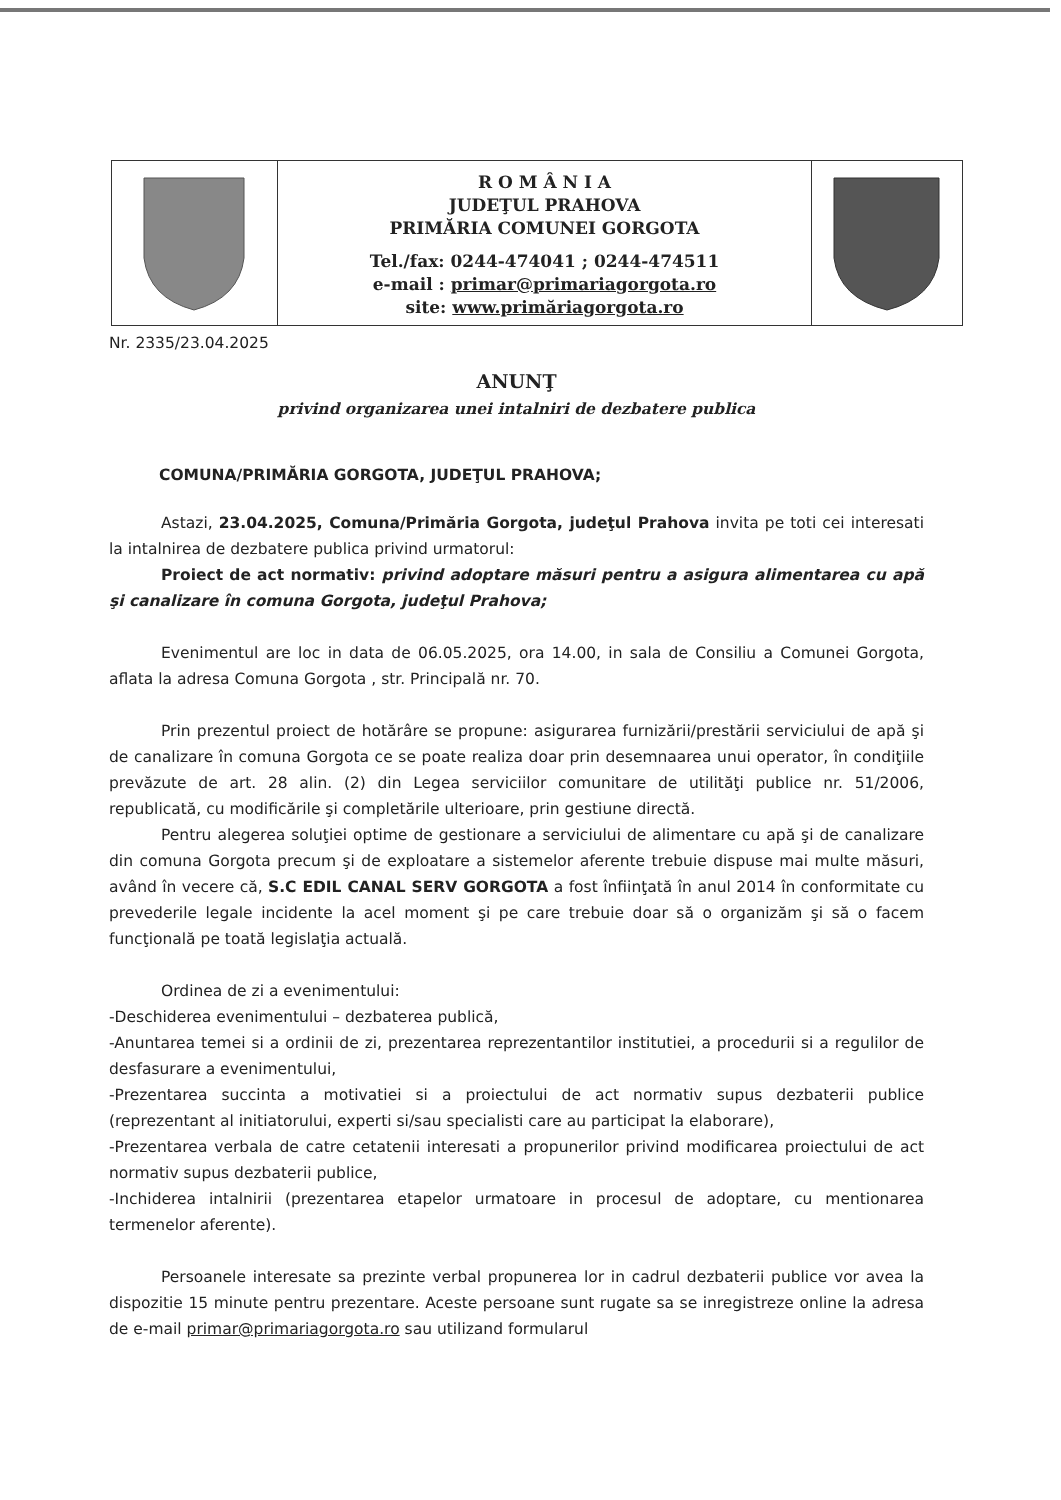R O M Â N I A
JUDEŢUL PRAHOVA
PRIMĂRIA COMUNEI GORGOTA
Tel./fax: 0244-474041 ; 0244-474511
e-mail : primar@primariagorgota.ro
site: www.primăriagorgota.ro
Nr. 2335/23.04.2025
ANUNŢ
privind organizarea unei intalniri de dezbatere publica
COMUNA/PRIMĂRIA GORGOTA, JUDEŢUL PRAHOVA;
Astazi, 23.04.2025, Comuna/Primăria Gorgota, judeţul Prahova invita pe toti cei interesati la intalnirea de dezbatere publica privind urmatorul:
Proiect de act normativ: privind adoptare măsuri pentru a asigura alimentarea cu apă şi canalizare în comuna Gorgota, judeţul Prahova;
Evenimentul are loc in data de 06.05.2025, ora 14.00, in sala de Consiliu a Comunei Gorgota, aflata la adresa Comuna Gorgota , str. Principală nr. 70.
Prin prezentul proiect de hotărâre se propune: asigurarea furnizării/prestării serviciului de apă şi de canalizare în comuna Gorgota ce se poate realiza doar prin desemnaarea unui operator, în condiţiile prevăzute de art. 28 alin. (2) din Legea serviciilor comunitare de utilităţi publice nr. 51/2006, republicată, cu modificările şi completările ulterioare, prin gestiune directă.
Pentru alegerea soluţiei optime de gestionare a serviciului de alimentare cu apă şi de canalizare din comuna Gorgota precum şi de exploatare a sistemelor aferente trebuie dispuse mai multe măsuri, având în vecere că, S.C EDIL CANAL SERV GORGOTA a fost înfiinţată în anul 2014 în conformitate cu prevederile legale incidente la acel moment şi pe care trebuie doar să o organizăm şi să o facem funcţională pe toată legislaţia actuală.
Ordinea de zi a evenimentului:
-Deschiderea evenimentului – dezbaterea publică,
-Anuntarea temei si a ordinii de zi, prezentarea reprezentantilor institutiei, a procedurii si a regulilor de desfasurare a evenimentului,
-Prezentarea succinta a motivatiei si a proiectului de act normativ supus dezbaterii publice (reprezentant al initiatorului, experti si/sau specialisti care au participat la elaborare),
-Prezentarea verbala de catre cetatenii interesati a propunerilor privind modificarea proiectului de act normativ supus dezbaterii publice,
-Inchiderea intalnirii (prezentarea etapelor urmatoare in procesul de adoptare, cu mentionarea termenelor aferente).
Persoanele interesate sa prezinte verbal propunerea lor in cadrul dezbaterii publice vor avea la dispozitie 15 minute pentru prezentare. Aceste persoane sunt rugate sa se inregistreze online la adresa de e-mail primar@primariagorgota.ro sau utilizand formularul